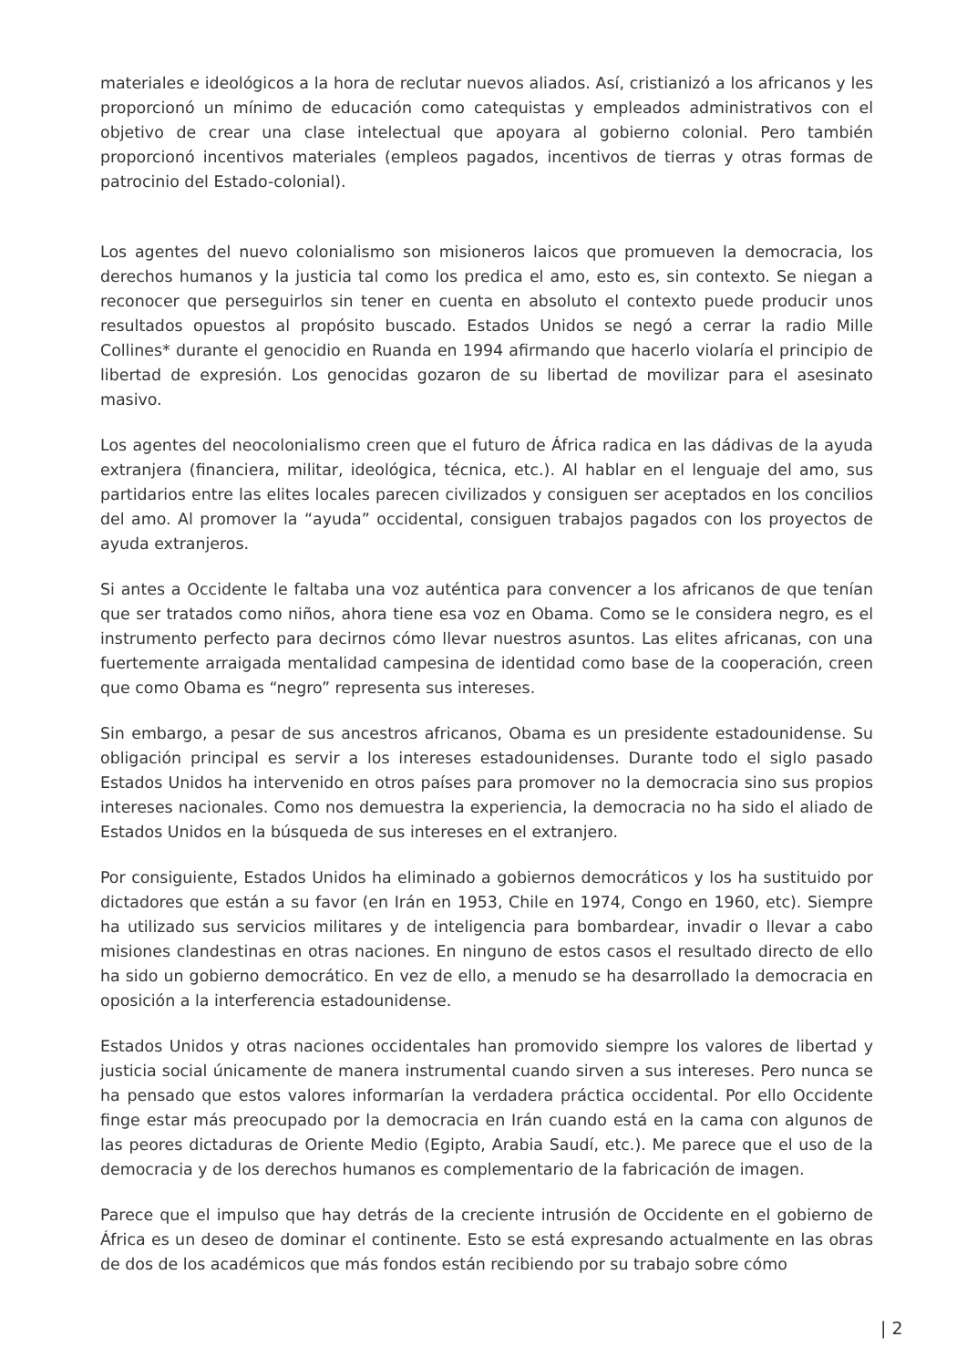materiales e ideológicos a la hora de reclutar nuevos aliados. Así, cristianizó a los africanos y les proporcionó un mínimo de educación como catequistas y empleados administrativos con el objetivo de crear una clase intelectual que apoyara al gobierno colonial. Pero también proporcionó incentivos materiales (empleos pagados, incentivos de tierras y otras formas de patrocinio del Estado-colonial).
Los agentes del nuevo colonialismo son misioneros laicos que promueven la democracia, los derechos humanos y la justicia tal como los predica el amo, esto es, sin contexto. Se niegan a reconocer que perseguirlos sin tener en cuenta en absoluto el contexto puede producir unos resultados opuestos al propósito buscado. Estados Unidos se negó a cerrar la radio Mille Collines* durante el genocidio en Ruanda en 1994 afirmando que hacerlo violaría el principio de libertad de expresión. Los genocidas gozaron de su libertad de movilizar para el asesinato masivo.
Los agentes del neocolonialismo creen que el futuro de África radica en las dádivas de la ayuda extranjera (financiera, militar, ideológica, técnica, etc.). Al hablar en el lenguaje del amo, sus partidarios entre las elites locales parecen civilizados y consiguen ser aceptados en los concilios del amo. Al promover la “ayuda” occidental, consiguen trabajos pagados con los proyectos de ayuda extranjeros.
Si antes a Occidente le faltaba una voz auténtica para convencer a los africanos de que tenían que ser tratados como niños, ahora tiene esa voz en Obama. Como se le considera negro, es el instrumento perfecto para decirnos cómo llevar nuestros asuntos. Las elites africanas, con una fuertemente arraigada mentalidad campesina de identidad como base de la cooperación, creen que como Obama es “negro” representa sus intereses.
Sin embargo, a pesar de sus ancestros africanos, Obama es un presidente estadounidense. Su obligación principal es servir a los intereses estadounidenses. Durante todo el siglo pasado Estados Unidos ha intervenido en otros países para promover no la democracia sino sus propios intereses nacionales. Como nos demuestra la experiencia, la democracia no ha sido el aliado de Estados Unidos en la búsqueda de sus intereses en el extranjero.
Por consiguiente, Estados Unidos ha eliminado a gobiernos democráticos y los ha sustituido por dictadores que están a su favor (en Irán en 1953, Chile en 1974, Congo en 1960, etc). Siempre ha utilizado sus servicios militares y de inteligencia para bombardear, invadir o llevar a cabo misiones clandestinas en otras naciones. En ninguno de estos casos el resultado directo de ello ha sido un gobierno democrático. En vez de ello, a menudo se ha desarrollado la democracia en oposición a la interferencia estadounidense.
Estados Unidos y otras naciones occidentales han promovido siempre los valores de libertad y justicia social únicamente de manera instrumental cuando sirven a sus intereses. Pero nunca se ha pensado que estos valores informarían la verdadera práctica occidental. Por ello Occidente finge estar más preocupado por la democracia en Irán cuando está en la cama con algunos de las peores dictaduras de Oriente Medio (Egipto, Arabia Saudí, etc.). Me parece que el uso de la democracia y de los derechos humanos es complementario de la fabricación de imagen.
Parece que el impulso que hay detrás de la creciente intrusión de Occidente en el gobierno de África es un deseo de dominar el continente. Esto se está expresando actualmente en las obras de dos de los académicos que más fondos están recibiendo por su trabajo sobre cómo
| 2